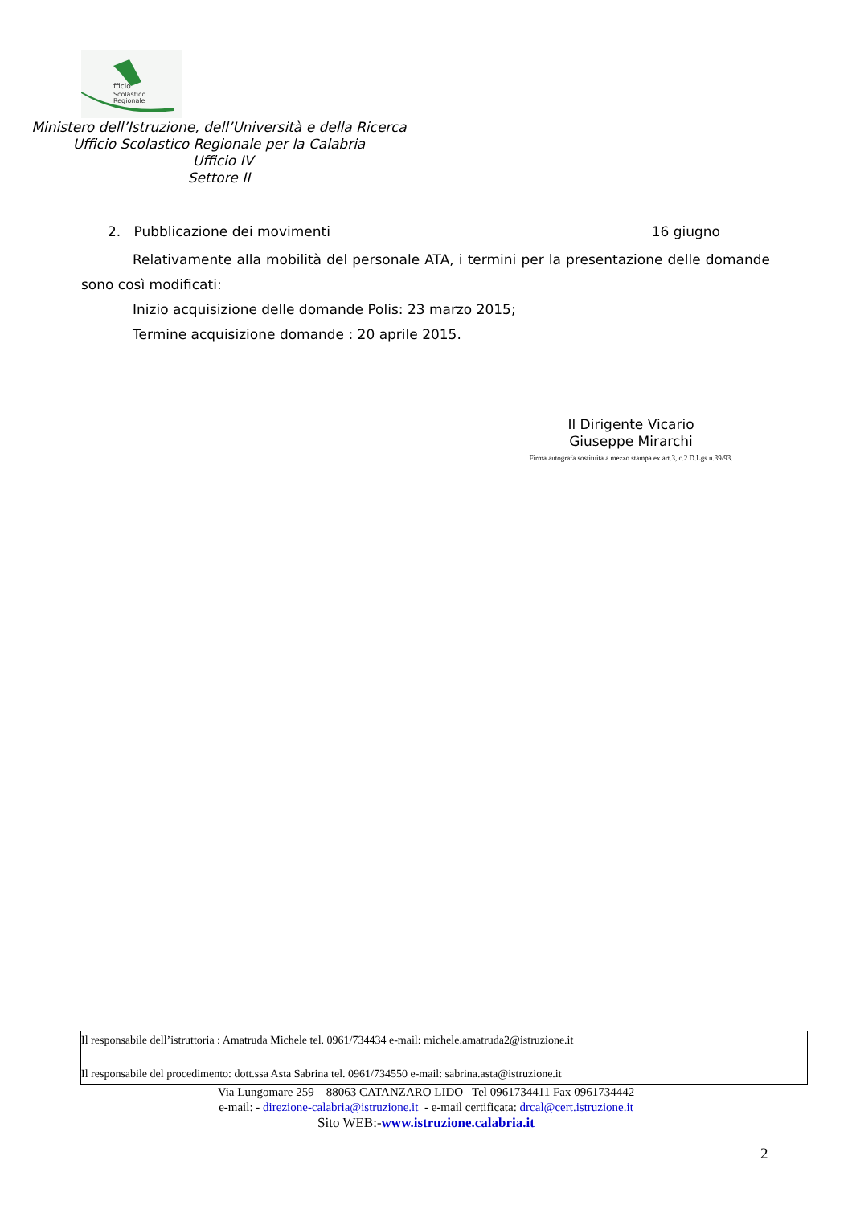fficio
Scolastico
Regionale
Ministero dell’Istruzione, dell’Università e della Ricerca
Ufficio Scolastico Regionale per la Calabria
Ufficio IV
Settore II
2. Pubblicazione dei movimenti 16 giugno
Relativamente alla mobilità del personale ATA, i termini per la presentazione delle domande sono così modificati:
Inizio acquisizione delle domande Polis: 23 marzo 2015;
Termine acquisizione domande : 20 aprile 2015.
Il Dirigente Vicario
Giuseppe Mirarchi
Firma autografa sostituita a mezzo stampa ex art.3, c.2 D.Lgs n.39/93.
Il responsabile dell’istruttoria : Amatruda Michele tel. 0961/734434 e-mail: michele.amatruda2@istruzione.it
Il responsabile del procedimento: dott.ssa Asta Sabrina tel. 0961/734550 e-mail: sabrina.asta@istruzione.it
Via Lungomare 259 – 88063 CATANZARO LIDO Tel 0961734411 Fax 0961734442
e-mail: - direzione-calabria@istruzione.it - e-mail certificata: drcal@cert.istruzione.it
Sito WEB:-www.istruzione.calabria.it
2